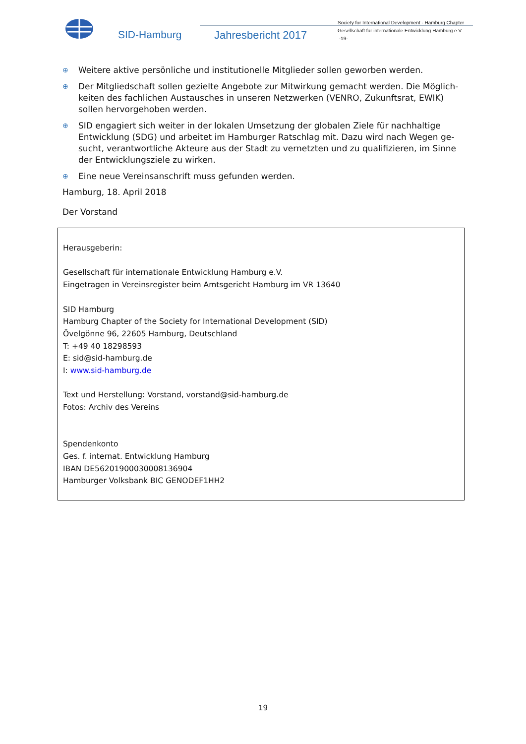SID-Hamburg Jahresbericht 2017
Society for International Development - Hamburg Chapter
Gesellschaft für internationale Entwicklung Hamburg e.V.
-19-
⊕ Weitere aktive persönliche und institutionelle Mitglieder sollen geworben werden.
⊕ Der Mitgliedschaft sollen gezielte Angebote zur Mitwirkung gemacht werden. Die Möglich-keiten des fachlichen Austausches in unseren Netzwerken (VENRO, Zukunftsrat, EWIK) sollen hervorgehoben werden.
⊕ SID engagiert sich weiter in der lokalen Umsetzung der globalen Ziele für nachhaltige Entwicklung (SDG) und arbeitet im Hamburger Ratschlag mit. Dazu wird nach Wegen ge-sucht, verantwortliche Akteure aus der Stadt zu vernetzten und zu qualifizieren, im Sinne der Entwicklungsziele zu wirken.
⊕ Eine neue Vereinsanschrift muss gefunden werden.
Hamburg, 18. April 2018
Der Vorstand
Herausgeberin:
Gesellschaft für internationale Entwicklung Hamburg e.V.
Eingetragen in Vereinsregister beim Amtsgericht Hamburg im VR 13640
SID Hamburg
Hamburg Chapter of the Society for International Development (SID)
Övelgönne 96, 22605 Hamburg, Deutschland
T: +49 40 18298593
E: sid@sid-hamburg.de
I: www.sid-hamburg.de
Text und Herstellung: Vorstand, vorstand@sid-hamburg.de
Fotos: Archiv des Vereins
Spendenkonto
Ges. f. internat. Entwicklung Hamburg
IBAN DE56201900030008136904
Hamburger Volksbank BIC GENODEF1HH2
19